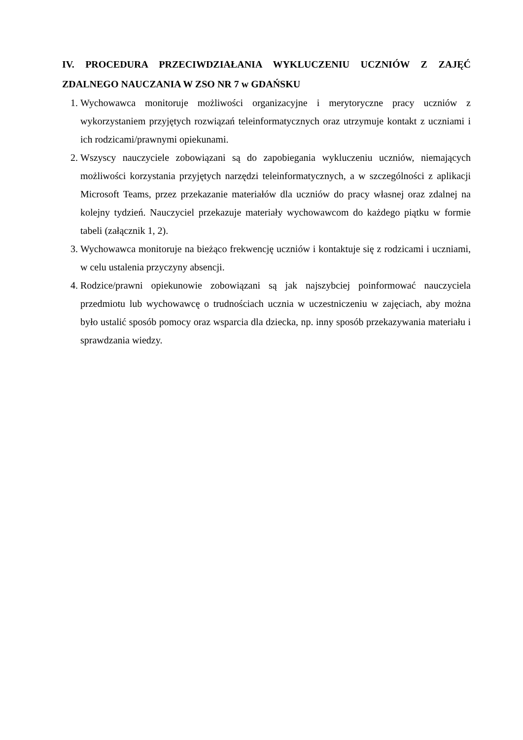IV. PROCEDURA PRZECIWDZIAŁANIA WYKLUCZENIU UCZNIÓW Z ZAJĘĆ ZDALNEGO NAUCZANIA W ZSO NR 7 w GDAŃSKU
1. Wychowawca monitoruje możliwości organizacyjne i merytoryczne pracy uczniów z wykorzystaniem przyjętych rozwiązań teleinformatycznych oraz utrzymuje kontakt z uczniami i ich rodzicami/prawnymi opiekunami.
2. Wszyscy nauczyciele zobowiązani są do zapobiegania wykluczeniu uczniów, niemających możliwości korzystania przyjętych narzędzi teleinformatycznych, a w szczególności z aplikacji Microsoft Teams, przez przekazanie materiałów dla uczniów do pracy własnej oraz zdalnej na kolejny tydzień. Nauczyciel przekazuje materiały wychowawcom do każdego piątku w formie tabeli (załącznik 1, 2).
3. Wychowawca monitoruje na bieżąco frekwencję uczniów i kontaktuje się z rodzicami i uczniami, w celu ustalenia przyczyny absencji.
4. Rodzice/prawni opiekunowie zobowiązani są jak najszybciej poinformować nauczyciela przedmiotu lub wychowawcę o trudnościach ucznia w uczestniczeniu w zajęciach, aby można było ustalić sposób pomocy oraz wsparcia dla dziecka, np. inny sposób przekazywania materiału i sprawdzania wiedzy.